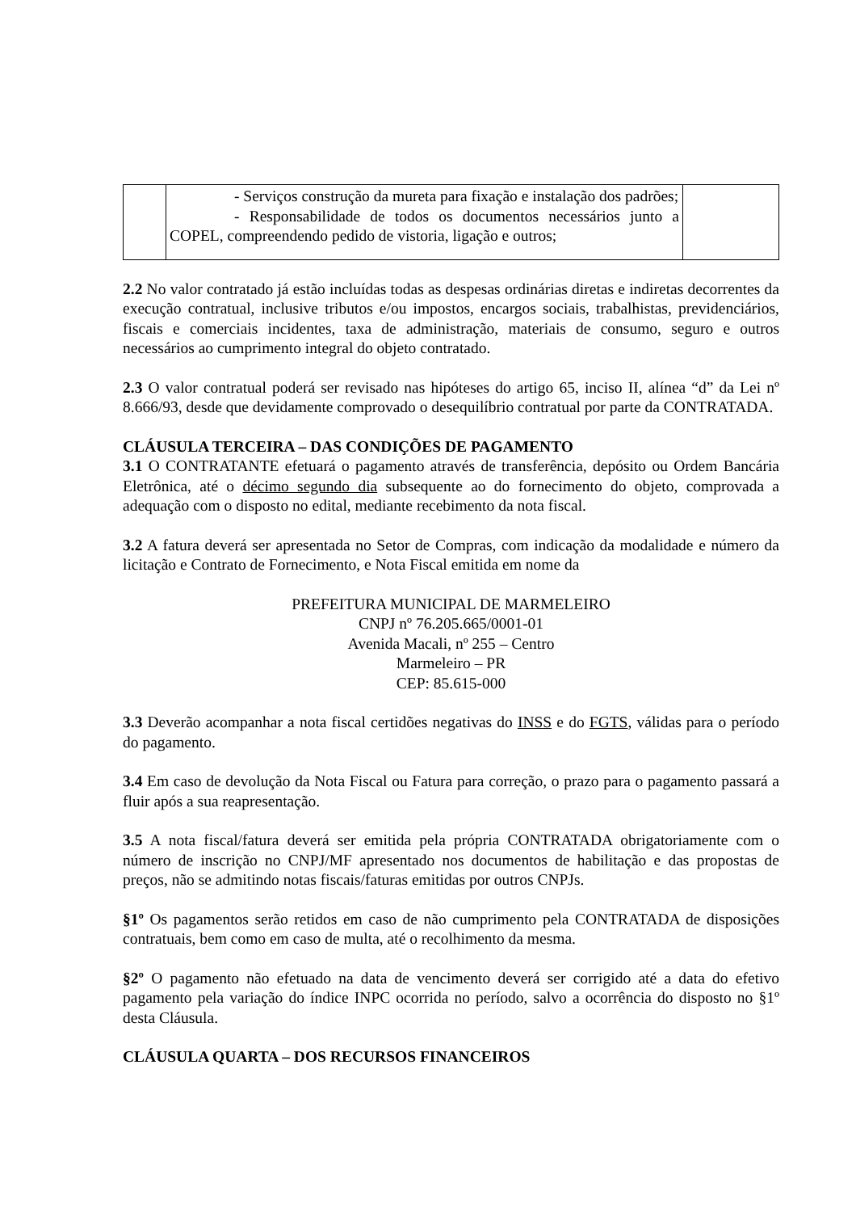| | - Serviços construção da mureta para fixação e instalação dos padrões; - Responsabilidade de todos os documentos necessários junto a COPEL, compreendendo pedido de vistoria, ligação e outros; | |
2.2 No valor contratado já estão incluídas todas as despesas ordinárias diretas e indiretas decorrentes da execução contratual, inclusive tributos e/ou impostos, encargos sociais, trabalhistas, previdenciários, fiscais e comerciais incidentes, taxa de administração, materiais de consumo, seguro e outros necessários ao cumprimento integral do objeto contratado.
2.3 O valor contratual poderá ser revisado nas hipóteses do artigo 65, inciso II, alínea “d” da Lei nº 8.666/93, desde que devidamente comprovado o desequilíbrio contratual por parte da CONTRATADA.
CLÁUSULA TERCEIRA – DAS CONDIÇÕES DE PAGAMENTO
3.1 O CONTRATANTE efetuará o pagamento através de transferência, depósito ou Ordem Bancária Eletrônica, até o décimo segundo dia subsequente ao do fornecimento do objeto, comprovada a adequação com o disposto no edital, mediante recebimento da nota fiscal.
3.2 A fatura deverá ser apresentada no Setor de Compras, com indicação da modalidade e número da licitação e Contrato de Fornecimento, e Nota Fiscal emitida em nome da
PREFEITURA MUNICIPAL DE MARMELEIRO
CNPJ nº 76.205.665/0001-01
Avenida Macali, nº 255 – Centro
Marmeleiro – PR
CEP: 85.615-000
3.3 Deverão acompanhar a nota fiscal certidões negativas do INSS e do FGTS, válidas para o período do pagamento.
3.4 Em caso de devolução da Nota Fiscal ou Fatura para correção, o prazo para o pagamento passará a fluir após a sua reapresentação.
3.5 A nota fiscal/fatura deverá ser emitida pela própria CONTRATADA obrigatoriamente com o número de inscrição no CNPJ/MF apresentado nos documentos de habilitação e das propostas de preços, não se admitindo notas fiscais/faturas emitidas por outros CNPJs.
§1º Os pagamentos serão retidos em caso de não cumprimento pela CONTRATADA de disposições contratuais, bem como em caso de multa, até o recolhimento da mesma.
§2º O pagamento não efetuado na data de vencimento deverá ser corrigido até a data do efetivo pagamento pela variação do índice INPC ocorrida no período, salvo a ocorrência do disposto no §1º desta Cláusula.
CLÁUSULA QUARTA – DOS RECURSOS FINANCEIROS